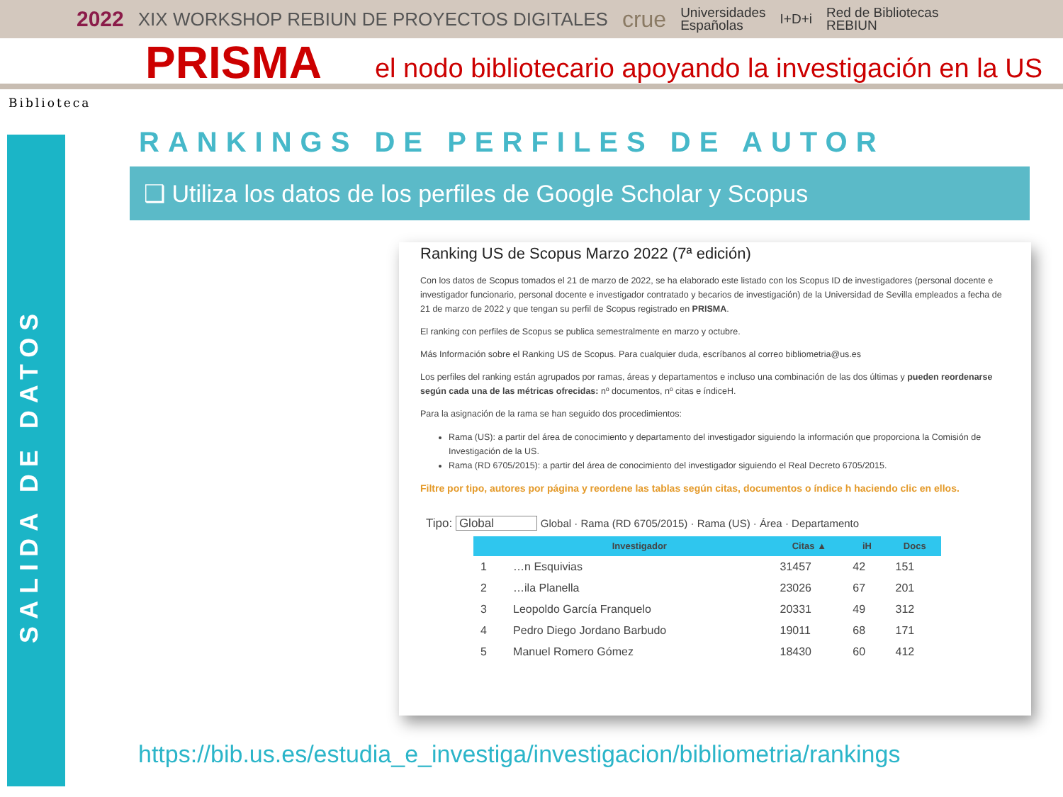2022 XIX WORKSHOP REBIUN DE PROYECTOS DIGITALES crue Universidades
Españolas I+D+i Red de Bibliotecas
REBIUN
PRISMA
el nodo bibliotecario apoyando la investigación en la US
Biblioteca
SALIDA DE DATOS
RANKINGS DE PERFILES DE AUTOR
❑ Utiliza los datos de los perfiles de Google Scholar y Scopus
Ranking US de Scopus Marzo 2022 (7ª edición)
Con los datos de Scopus tomados el 21 de marzo de 2022, se ha elaborado este listado con los Scopus ID de investigadores (personal docente e investigador funcionario, personal docente e investigador contratado y becarios de investigación) de la Universidad de Sevilla empleados a fecha de 21 de marzo de 2022 y que tengan su perfil de Scopus registrado en PRISMA.
El ranking con perfiles de Scopus se publica semestralmente en marzo y octubre.
Más Información sobre el Ranking US de Scopus. Para cualquier duda, escríbanos al correo bibliometria@us.es
Los perfiles del ranking están agrupados por ramas, áreas y departamentos e incluso una combinación de las dos últimas y pueden reordenarse según cada una de las métricas ofrecidas: nº documentos, nº citas e índiceH.
Para la asignación de la rama se han seguido dos procedimientos:
Rama (US): a partir del área de conocimiento y departamento del investigador siguiendo la información que proporciona la Comisión de Investigación de la US.
Rama (RD 6705/2015): a partir del área de conocimiento del investigador siguiendo el Real Decreto 6705/2015.
Filtre por tipo, autores por página y reordene las tablas según citas, documentos o índice h haciendo clic en ellos.
Tipo: Global Global · Rama (RD 6705/2015) · Rama (US) · Área · Departamento
| | Investigador | Citas ▲ | iH | Docs |
| --- | --- | --- | --- | --- |
| 1 | …n Esquivias | 31457 | 42 | 151 |
| 2 | …ila Planella | 23026 | 67 | 201 |
| 3 | Leopoldo García Franquelo | 20331 | 49 | 312 |
| 4 | Pedro Diego Jordano Barbudo | 19011 | 68 | 171 |
| 5 | Manuel Romero Gómez | 18430 | 60 | 412 |
https://bib.us.es/estudia_e_investiga/investigacion/bibliometria/rankings